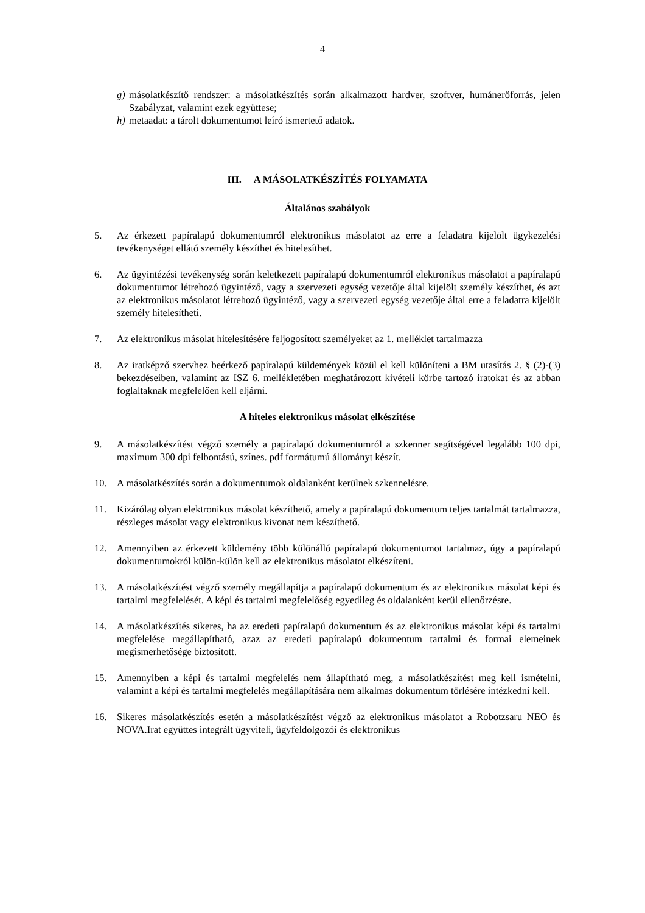4
g) másolatkészítő rendszer: a másolatkészítés során alkalmazott hardver, szoftver, humánerőforrás, jelen Szabályzat, valamint ezek együttese;
h) metaadat: a tárolt dokumentumot leíró ismertető adatok.
III. A MÁSOLATKÉSZÍTÉS FOLYAMATA
Általános szabályok
5. Az érkezett papíralapú dokumentumról elektronikus másolatot az erre a feladatra kijelölt ügykezelési tevékenységet ellátó személy készíthet és hitelesíthet.
6. Az ügyintézési tevékenység során keletkezett papíralapú dokumentumról elektronikus másolatot a papíralapú dokumentumot létrehozó ügyintéző, vagy a szervezeti egység vezetője által kijelölt személy készíthet, és azt az elektronikus másolatot létrehozó ügyintéző, vagy a szervezeti egység vezetője által erre a feladatra kijelölt személy hitelesítheti.
7. Az elektronikus másolat hitelesítésére feljogosított személyeket az 1. melléklet tartalmazza
8. Az iratképző szervhez beérkező papíralapú küldemények közül el kell különíteni a BM utasítás 2. § (2)-(3) bekezdéseiben, valamint az ISZ 6. mellékletében meghatározott kivételi körbe tartozó iratokat és az abban foglaltaknak megfelelően kell eljárni.
A hiteles elektronikus másolat elkészítése
9. A másolatkészítést végző személy a papíralapú dokumentumról a szkenner segítségével legalább 100 dpi, maximum 300 dpi felbontású, színes. pdf formátumú állományt készít.
10. A másolatkészítés során a dokumentumok oldalanként kerülnek szkennelésre.
11. Kizárólag olyan elektronikus másolat készíthető, amely a papíralapú dokumentum teljes tartalmát tartalmazza, részleges másolat vagy elektronikus kivonat nem készíthető.
12. Amennyiben az érkezett küldemény több különálló papíralapú dokumentumot tartalmaz, úgy a papíralapú dokumentumokról külön-külön kell az elektronikus másolatot elkészíteni.
13. A másolatkészítést végző személy megállapítja a papíralapú dokumentum és az elektronikus másolat képi és tartalmi megfelelését. A képi és tartalmi megfelelőség egyedileg és oldalanként kerül ellenőrzésre.
14. A másolatkészítés sikeres, ha az eredeti papíralapú dokumentum és az elektronikus másolat képi és tartalmi megfelelése megállapítható, azaz az eredeti papíralapú dokumentum tartalmi és formai elemeinek megismerhetősége biztosított.
15. Amennyiben a képi és tartalmi megfelelés nem állapítható meg, a másolatkészítést meg kell ismételni, valamint a képi és tartalmi megfelelés megállapítására nem alkalmas dokumentum törlésére intézkedni kell.
16. Sikeres másolatkészítés esetén a másolatkészítést végző az elektronikus másolatot a Robotzsaru NEO és NOVA.Irat együttes integrált ügyviteli, ügyfeldolgozói és elektronikus